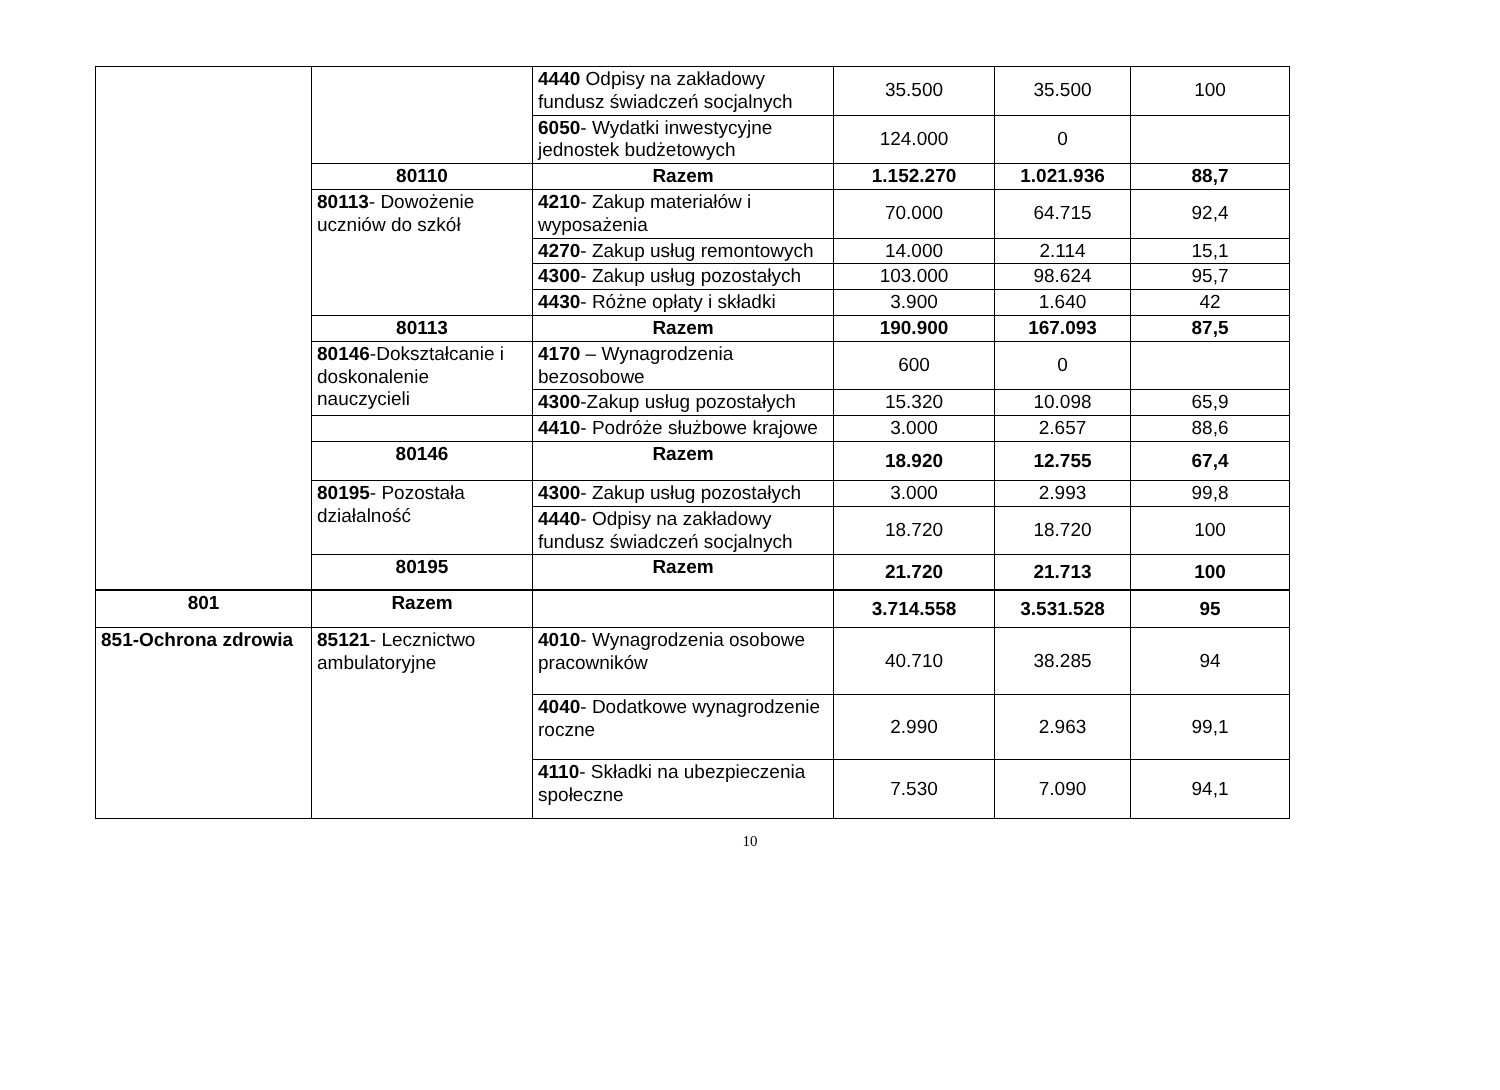| | | 4440 Odpisy na zakładowy fundusz świadczeń socjalnych | 35.500 | 35.500 | 100 |
| | | 6050 - Wydatki inwestycyjne jednostek budżetowych | 124.000 | 0 | |
| | 80110 | Razem | 1.152.270 | 1.021.936 | 88,7 |
| | 80113 - Dowożenie uczniów do szkół | 4210 - Zakup materiałów i wyposażenia | 70.000 | 64.715 | 92,4 |
| | | 4270 - Zakup usług remontowych | 14.000 | 2.114 | 15,1 |
| | | 4300 - Zakup usług pozostałych | 103.000 | 98.624 | 95,7 |
| | | 4430 - Różne opłaty i składki | 3.900 | 1.640 | 42 |
| | 80113 | Razem | 190.900 | 167.093 | 87,5 |
| | 80146 -Dokształcanie i doskonalenie nauczycieli | 4170 – Wynagrodzenia bezosobowe | 600 | 0 | |
| | | 4300 -Zakup usług pozostałych | 15.320 | 10.098 | 65,9 |
| | | 4410 - Podróże służbowe krajowe | 3.000 | 2.657 | 88,6 |
| | 80146 | Razem | 18.920 | 12.755 | 67,4 |
| | 80195 - Pozostała działalność | 4300 - Zakup usług pozostałych | 3.000 | 2.993 | 99,8 |
| | | 4440 - Odpisy na zakładowy fundusz świadczeń socjalnych | 18.720 | 18.720 | 100 |
| | 80195 | Razem | 21.720 | 21.713 | 100 |
| 801 | Razem | | 3.714.558 | 3.531.528 | 95 |
| 851-Ochrona zdrowia | 85121 - Lecznictwo ambulatoryjne | 4010 - Wynagrodzenia osobowe pracowników | 40.710 | 38.285 | 94 |
| | | 4040 - Dodatkowe wynagrodzenie roczne | 2.990 | 2.963 | 99,1 |
| | | 4110 - Składki na ubezpieczenia społeczne | 7.530 | 7.090 | 94,1 |
10